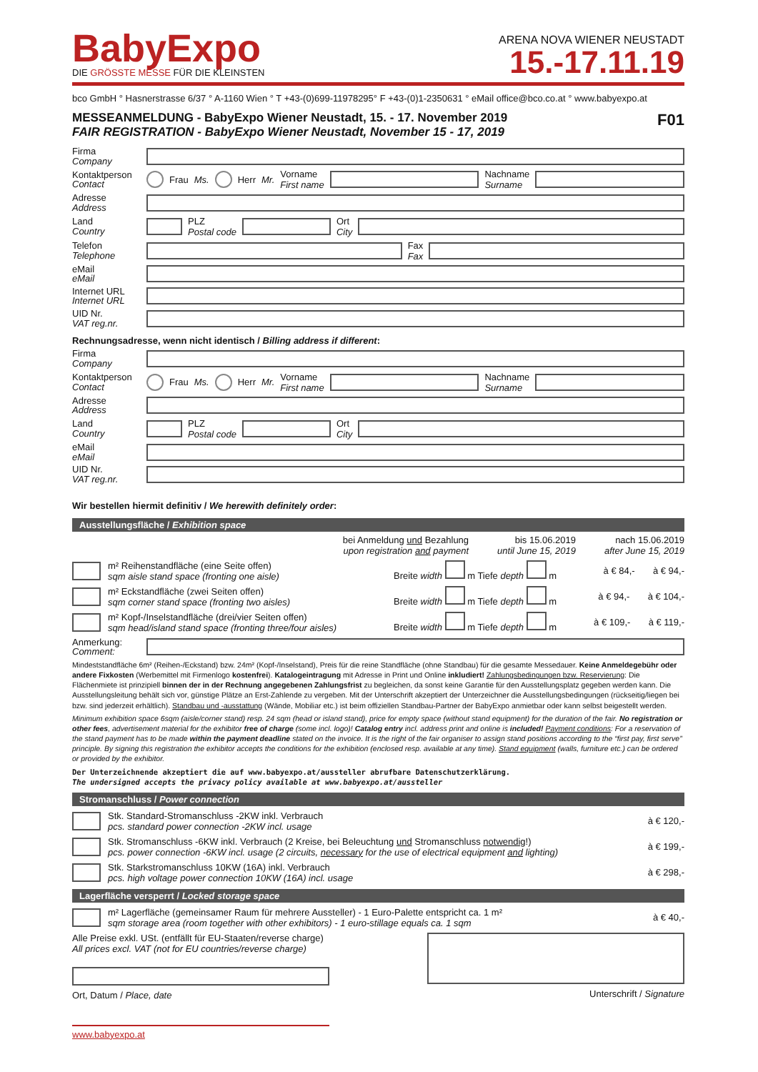BabyExpo
DIE GRÖSSTE MESSE FÜR DIE KLEINSTEN
ARENA NOVA WIENER NEUSTADT
15.-17.11.19
bco GmbH ° Hasnerstrasse 6/37 ° A-1160 Wien ° T +43-(0)699-11978295° F +43-(0)1-2350631 ° eMail office@bco.co.at ° www.babyexpo.at
MESSEANMELDUNG - BabyExpo Wiener Neustadt, 15. - 17. November 2019
FAIR REGISTRATION - BabyExpo Wiener Neustadt, November 15 - 17, 2019
F01
Firma
Company
Kontaktperson
Contact
Frau
Ms. Herr Mr. Vorname
First name
Nachname
Surname
Adresse
Address
Land
Country
PLZ
Postal code
Ort
City
Telefon
Telephone
Fax
Fax
eMail
eMail
Internet URL
Internet URL
UID Nr.
VAT reg.nr.
Rechnungsadresse, wenn nicht identisch / Billing address if different:
Firma
Company
Kontaktperson
Contact
Frau Ms. Herr Mr. Vorname
First name
Nachname
Surname
Adresse
Address
Land
Country
PLZ
Postal code
Ort
City
eMail
eMail
UID Nr.
VAT reg.nr.
Wir bestellen hiermit definitiv / We herewith definitely order:
Ausstellungsfläche / Exhibition space
bei Anmeldung und Bezahlung
upon registration and payment bis 15.06.2019
until June 15, 2019 nach 15.06.2019
after June 15, 2019
m² Reihenstandfläche (eine Seite offen)
sqm aisle stand space (fronting one aisle) Breite width m Tiefe depth m à € 84,- à € 94,-
m² Eckstandfläche (zwei Seiten offen)
sqm corner stand space (fronting two aisles) Breite width m Tiefe depth m à € 94,- à € 104,-
m² Kopf-/Inselstandfläche (drei/vier Seiten offen)
sqm head/island stand space (fronting three/four aisles) Breite width m Tiefe depth m à € 109,- à € 119,-
Anmerkung:
Comment:
Mindeststandfläche 6m² (Reihen-/Eckstand) bzw. 24m² (Kopf-/Inselstand), Preis für die reine Standfläche (ohne Standbau) für die gesamte Messedauer. Keine Anmeldegebühr oder andere Fixkosten (Werbemittel mit Firmenlogo kostenfrei). Katalogeintragung mit Adresse in Print und Online inkludiert! Zahlungsbedingungen bzw. Reservierung: Die Flächenmiete ist prinzipiell binnen der in der Rechnung angegebenen Zahlungsfrist zu begleichen, da sonst keine Garantie für den Ausstellungsplatz gegeben werden kann. Die Ausstellungsleitung behält sich vor, günstige Plätze an Erst-Zahlende zu vergeben. Mit der Unterschrift akzeptiert der Unterzeichner die Ausstellungsbedingungen (rückseitig/liegen bei bzw. sind jederzeit erhältlich). Standbau und -ausstattung (Wände, Mobiliar etc.) ist beim offiziellen Standbau-Partner der BabyExpo anmietbar oder kann selbst beigestellt werden.
Minimum exhibition space 6sqm (aisle/corner stand) resp. 24 sqm (head or island stand), price for empty space (without stand equipment) for the duration of the fair. No registration or other fees, advertisement material for the exhibitor free of charge (some incl. logo)! Catalog entry incl. address print and online is included! Payment conditions: For a reservation of the stand payment has to be made within the payment deadline stated on the invoice. It is the right of the fair organiser to assign stand positions according to the “first pay, first serve” principle. By signing this registration the exhibitor accepts the conditions for the exhibition (enclosed resp. available at any time). Stand equipment (walls, furniture etc.) can be ordered or provided by the exhibitor.
Der Unterzeichnende akzeptiert die auf www.babyexpo.at/aussteller abrufbare Datenschutzerklärung.
The undersigned accepts the privacy policy available at www.babyexpo.at/aussteller
Stromanschluss / Power connection
Stk. Standard-Stromanschluss -2KW inkl. Verbrauch
pcs. standard power connection -2KW incl. usage à € 120,-
Stk. Stromanschluss -6KW inkl. Verbrauch (2 Kreise, bei Beleuchtung und Stromanschluss notwendig!)
pcs. power connection -6KW incl. usage (2 circuits, necessary for the use of electrical equipment and lighting) à € 199,-
Stk. Starkstromanschluss 10KW (16A) inkl. Verbrauch
pcs. high voltage power connection 10KW (16A) incl. usage à € 298,-
Lagerfläche versperrt / Locked storage space
m² Lagerfläche (gemeinsamer Raum für mehrere Aussteller) - 1 Euro-Palette entspricht ca. 1 m²
sqm storage area (room together with other exhibitors) - 1 euro-stillage equals ca. 1 sqm à € 40,-
Alle Preise exkl. USt. (entfällt für EU-Staaten/reverse charge)
All prices excl. VAT (not for EU countries/reverse charge)
Ort, Datum / Place, date
Unterschrift / Signature
www.babyexpo.at